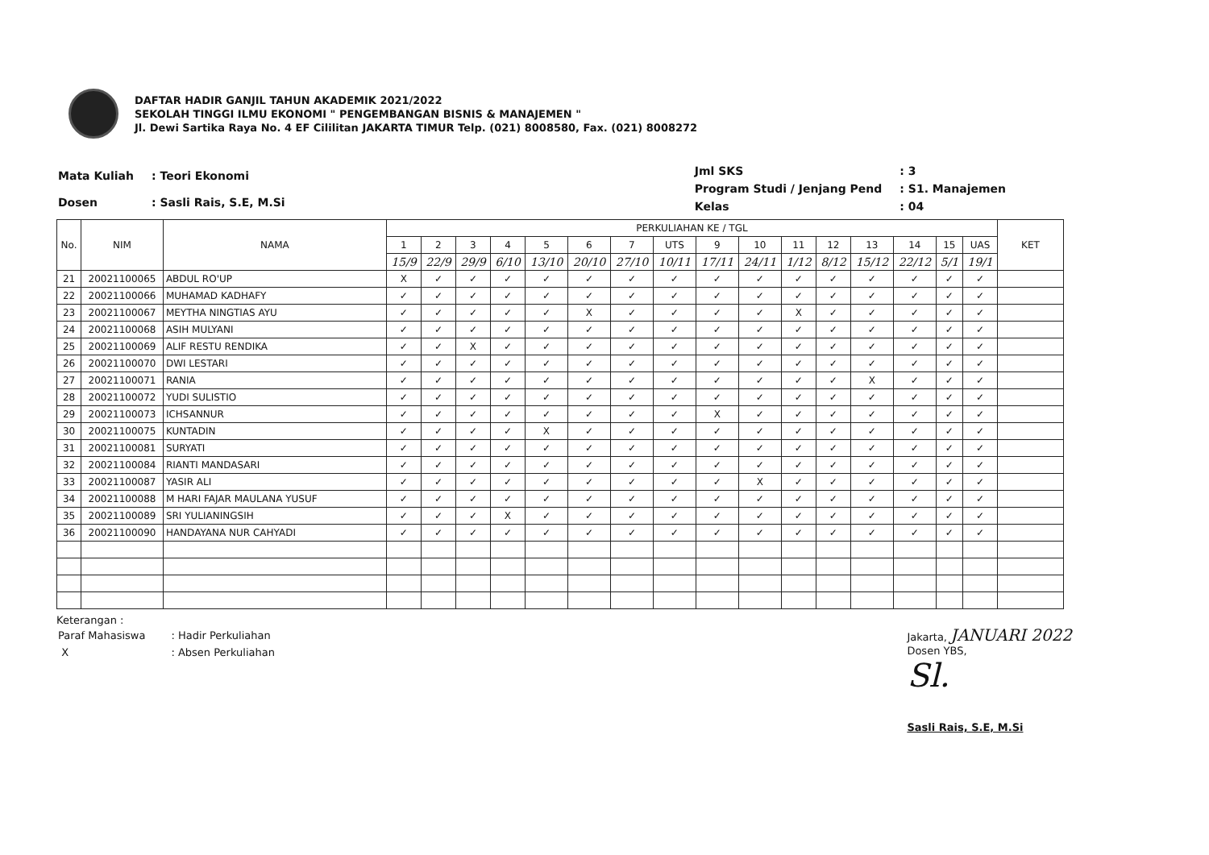DAFTAR HADIR GANJIL TAHUN AKADEMIK 2021/2022
SEKOLAH TINGGI ILMU EKONOMI " PENGEMBANGAN BISNIS & MANAJEMEN "
Jl. Dewi Sartika Raya No. 4 EF Cililitan JAKARTA TIMUR Telp. (021) 8008580, Fax. (021) 8008272
| Mata Kuliah | : Teori Ekonomi |
| Dosen | : Sasli Rais, S.E, M.Si |
| Jml SKS | : 3 |
| Program Studi / Jenjang Pend | : S1. Manajemen |
| Kelas | : 04 |
| No. | NIM | NAMA | PERKULIAHAN KE / TGL | | | | | | | | | | | | | | | | KET |
| --- | --- | --- | --- | --- | --- | --- | --- | --- | --- | --- | --- | --- | --- | --- | --- | --- | --- | --- | --- |
| | | | 1 | 2 | 3 | 4 | 5 | 6 | 7 | UTS | 9 | 10 | 11 | 12 | 13 | 14 | 15 | UAS | |
| | | | 15/9 | 22/9 | 29/9 | 6/10 | 13/10 | 20/10 | 27/10 | 10/11 | 17/11 | 24/11 | 1/12 | 8/12 | 15/12 | 22/12 | 5/1 | 19/1 | |
| 21 | 20021100065 | ABDUL RO'UP | X | ✓ | ✓ | ✓ | ✓ | ✓ | ✓ | ✓ | ✓ | ✓ | ✓ | ✓ | ✓ | ✓ | ✓ | ✓ | |
| 22 | 20021100066 | MUHAMAD KADHAFY | ✓ | ✓ | ✓ | ✓ | ✓ | ✓ | ✓ | ✓ | ✓ | ✓ | ✓ | ✓ | ✓ | ✓ | ✓ | ✓ | |
| 23 | 20021100067 | MEYTHA NINGTIAS AYU | ✓ | ✓ | ✓ | ✓ | ✓ | X | ✓ | ✓ | ✓ | ✓ | X | ✓ | ✓ | ✓ | ✓ | ✓ | |
| 24 | 20021100068 | ASIH MULYANI | ✓ | ✓ | ✓ | ✓ | ✓ | ✓ | ✓ | ✓ | ✓ | ✓ | ✓ | ✓ | ✓ | ✓ | ✓ | ✓ | |
| 25 | 20021100069 | ALIF RESTU RENDIKA | ✓ | ✓ | X | ✓ | ✓ | ✓ | ✓ | ✓ | ✓ | ✓ | ✓ | ✓ | ✓ | ✓ | ✓ | ✓ | |
| 26 | 20021100070 | DWI LESTARI | ✓ | ✓ | ✓ | ✓ | ✓ | ✓ | ✓ | ✓ | ✓ | ✓ | ✓ | ✓ | ✓ | ✓ | ✓ | ✓ | |
| 27 | 20021100071 | RANIA | ✓ | ✓ | ✓ | ✓ | ✓ | ✓ | ✓ | ✓ | ✓ | ✓ | ✓ | ✓ | X | ✓ | ✓ | ✓ | |
| 28 | 20021100072 | YUDI SULISTIO | ✓ | ✓ | ✓ | ✓ | ✓ | ✓ | ✓ | ✓ | ✓ | ✓ | ✓ | ✓ | ✓ | ✓ | ✓ | ✓ | |
| 29 | 20021100073 | ICHSANNUR | ✓ | ✓ | ✓ | ✓ | ✓ | ✓ | ✓ | ✓ | X | ✓ | ✓ | ✓ | ✓ | ✓ | ✓ | ✓ | |
| 30 | 20021100075 | KUNTADIN | ✓ | ✓ | ✓ | ✓ | X | ✓ | ✓ | ✓ | ✓ | ✓ | ✓ | ✓ | ✓ | ✓ | ✓ | ✓ | |
| 31 | 20021100081 | SURYATI | ✓ | ✓ | ✓ | ✓ | ✓ | ✓ | ✓ | ✓ | ✓ | ✓ | ✓ | ✓ | ✓ | ✓ | ✓ | ✓ | |
| 32 | 20021100084 | RIANTI MANDASARI | ✓ | ✓ | ✓ | ✓ | ✓ | ✓ | ✓ | ✓ | ✓ | ✓ | ✓ | ✓ | ✓ | ✓ | ✓ | ✓ | |
| 33 | 20021100087 | YASIR ALI | ✓ | ✓ | ✓ | ✓ | ✓ | ✓ | ✓ | ✓ | ✓ | X | ✓ | ✓ | ✓ | ✓ | ✓ | ✓ | |
| 34 | 20021100088 | M HARI FAJAR MAULANA YUSUF | ✓ | ✓ | ✓ | ✓ | ✓ | ✓ | ✓ | ✓ | ✓ | ✓ | ✓ | ✓ | ✓ | ✓ | ✓ | ✓ | |
| 35 | 20021100089 | SRI YULIANINGSIH | ✓ | ✓ | ✓ | X | ✓ | ✓ | ✓ | ✓ | ✓ | ✓ | ✓ | ✓ | ✓ | ✓ | ✓ | ✓ | |
| 36 | 20021100090 | HANDAYANA NUR CAHYADI | ✓ | ✓ | ✓ | ✓ | ✓ | ✓ | ✓ | ✓ | ✓ | ✓ | ✓ | ✓ | ✓ | ✓ | ✓ | ✓ | |
Keterangan :
| Paraf Mahasiswa | : Hadir Perkuliahan |
| X | : Absen Perkuliahan |
Jakarta, JANUARI 2022
Dosen YBS,
Sl.
Sasli Rais, S.E, M.Si